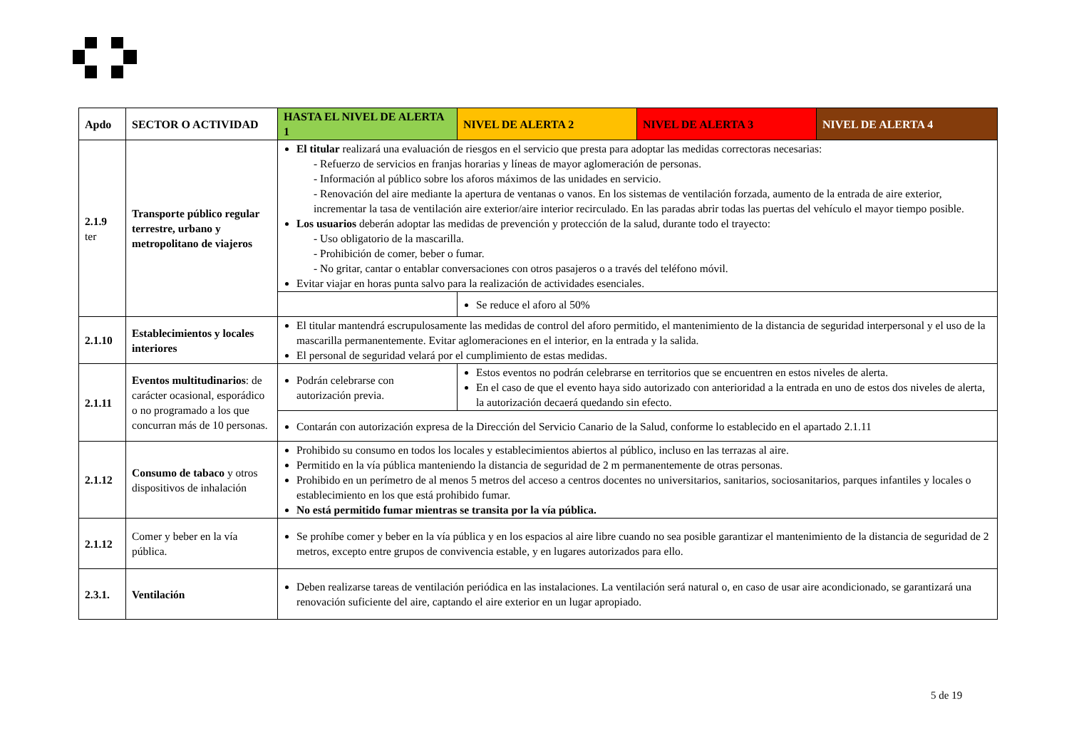| Apdo | SECTOR O ACTIVIDAD | HASTA EL NIVEL DE ALERTA 1 | NIVEL DE ALERTA 2 | NIVEL DE ALERTA 3 | NIVEL DE ALERTA 4 |
| --- | --- | --- | --- | --- | --- |
| 2.1.9 ter | Transporte público regular terrestre, urbano y metropolitano de viajeros | El titular realizará una evaluación de riesgos en el servicio que presta para adoptar las medidas correctoras necesarias: - Refuerzo de servicios en franjas horarias y líneas de mayor aglomeración de personas. - Información al público sobre los aforos máximos de las unidades en servicio. - Renovación del aire mediante la apertura de ventanas o vanos. En los sistemas de ventilación forzada, aumento de la entrada de aire exterior, incrementar la tasa de ventilación aire exterior/aire interior recirculado. En las paradas abrir todas las puertas del vehículo el mayor tiempo posible. Los usuarios deberán adoptar las medidas de prevención y protección de la salud, durante todo el trayecto: - Uso obligatorio de la mascarilla. - Prohibición de comer, beber o fumar. - No gritar, cantar o entablar conversaciones con otros pasajeros o a través del teléfono móvil. Evitar viajar en horas punta salvo para la realización de actividades esenciales. | | | |
| | | | Se reduce el aforo al 50% | | |
| 2.1.10 | Establecimientos y locales interiores | El titular mantendrá escrupulosamente las medidas de control del aforo permitido, el mantenimiento de la distancia de seguridad interpersonal y el uso de la mascarilla permanentemente. Evitar aglomeraciones en el interior, en la entrada y la salida. El personal de seguridad velará por el cumplimiento de estas medidas. | | | |
| 2.1.11 | Eventos multitudinarios : de carácter ocasional, esporádico o no programado a los que concurran más de 10 personas. | Podrán celebrarse con autorización previa. | Estos eventos no podrán celebrarse en territorios que se encuentren en estos niveles de alerta. En el caso de que el evento haya sido autorizado con anterioridad a la entrada en uno de estos dos niveles de alerta, la autorización decaerá quedando sin efecto. | | |
| | | Contarán con autorización expresa de la Dirección del Servicio Canario de la Salud, conforme lo establecido en el apartado 2.1.11 | | | |
| 2.1.12 | Consumo de tabaco y otros dispositivos de inhalación | Prohibido su consumo en todos los locales y establecimientos abiertos al público, incluso en las terrazas al aire. Permitido en la vía pública manteniendo la distancia de seguridad de 2 m permanentemente de otras personas. Prohibido en un perímetro de al menos 5 metros del acceso a centros docentes no universitarios, sanitarios, sociosanitarios, parques infantiles y locales o establecimiento en los que está prohibido fumar. No está permitido fumar mientras se transita por la vía pública. | | | |
| 2.1.12 | Comer y beber en la vía pública. | Se prohíbe comer y beber en la vía pública y en los espacios al aire libre cuando no sea posible garantizar el mantenimiento de la distancia de seguridad de 2 metros, excepto entre grupos de convivencia estable, y en lugares autorizados para ello. | | | |
| 2.3.1. | Ventilación | Deben realizarse tareas de ventilación periódica en las instalaciones. La ventilación será natural o, en caso de usar aire acondicionado, se garantizará una renovación suficiente del aire, captando el aire exterior en un lugar apropiado. | | | |
5 de 19